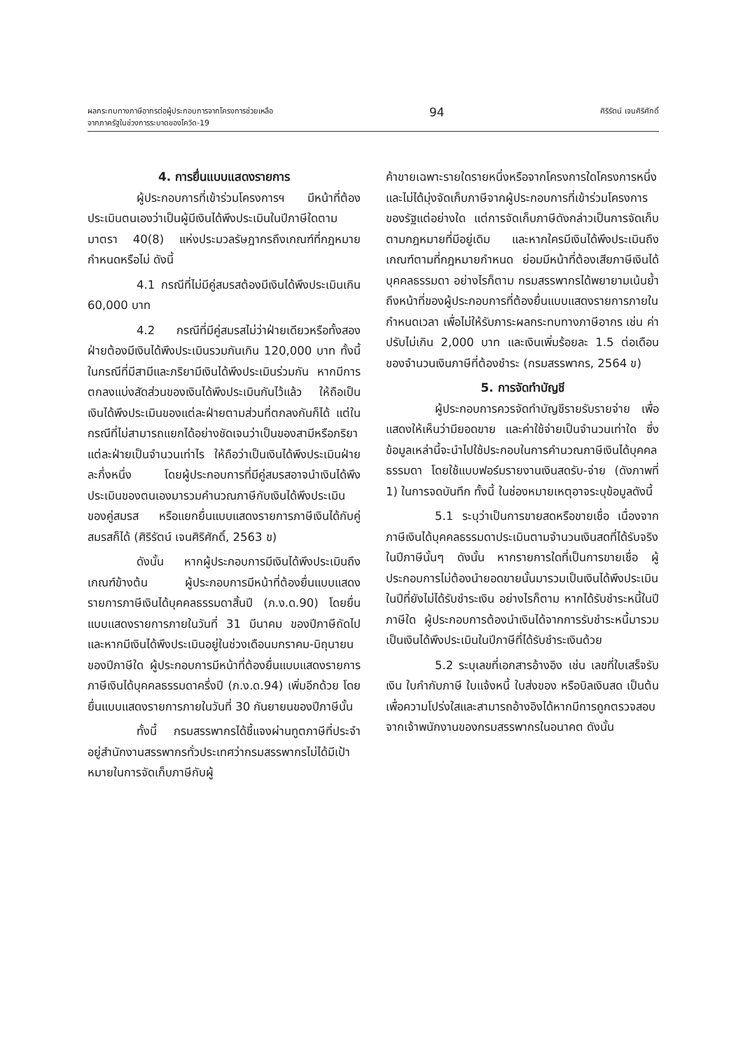ผลกระทบทางภาษีอากรต่อผู้ประกอบการจากโครงการช่วยเหลือ
จากภาครัฐในช่วงการระบาดของโควิด-19
94
ศิริรัตน์ เจนศิริศักดิ์
4. การยื่นแบบแสดงรายการ
ผู้ประกอบการที่เข้าร่วมโครงการฯ มีหน้าที่ต้องประเมินตนเองว่าเป็นผู้มีเงินได้พึงประเมินในปีภาษีใดตามมาตรา 40(8) แห่งประมวลรัษฎากรถึงเกณฑ์ที่กฎหมายกำหนดหรือไม่ ดังนี้
4.1 กรณีที่ไม่มีคู่สมรสต้องมีเงินได้พึงประเมินเกิน 60,000 บาท
4.2 กรณีที่มีคู่สมรสไม่ว่าฝ่ายเดียวหรือทั้งสองฝ่ายต้องมีเงินได้พึงประเมินรวมกันเกิน 120,000 บาท ทั้งนี้ ในกรณีที่มีสามีและภริยามีเงินได้พึงประเมินร่วมกัน หากมีการตกลงแบ่งสัดส่วนของเงินได้พึงประเมินกันไว้แล้ว ให้ถือเป็นเงินได้พึงประเมินของแต่ละฝ่ายตามส่วนที่ตกลงกันก็ได้ แต่ในกรณีที่ไม่สามารถแยกได้อย่างชัดเจนว่าเป็นของสามีหรือภริยาแต่ละฝ่ายเป็นจำนวนเท่าไร ให้ถือว่าเป็นเงินได้พึงประเมินฝ่ายละกึ่งหนึ่ง โดยผู้ประกอบการที่มีคู่สมรสอาจนำเงินได้พึงประเมินของตนเองมารวมคำนวณภาษีกับเงินได้พึงประเมินของคู่สมรส หรือแยกยื่นแบบแสดงรายการภาษีเงินได้กับคู่สมรสก็ได้ (ศิริรัตน์ เจนศิริศักดิ์, 2563 ข)
ดังนั้น หากผู้ประกอบการมีเงินได้พึงประเมินถึงเกณฑ์ข้างต้น ผู้ประกอบการมีหน้าที่ต้องยื่นแบบแสดงรายการภาษีเงินได้บุคคลธรรมดาสิ้นปี (ภ.ง.ด.90) โดยยื่นแบบแสดงรายการภายในวันที่ 31 มีนาคม ของปีภาษีถัดไป และหากมีเงินได้พึงประเมินอยู่ในช่วงเดือนมกราคม-มิถุนายนของปีภาษีใด ผู้ประกอบการมีหน้าที่ต้องยื่นแบบแสดงรายการภาษีเงินได้บุคคลธรรมดาครึ่งปี (ภ.ง.ด.94) เพิ่มอีกด้วย โดยยื่นแบบแสดงรายการภายในวันที่ 30 กันยายนของปีภาษีนั้น
ทั้งนี้ กรมสรรพากรได้ชี้แจงผ่านทูตภาษีที่ประจำอยู่สำนักงานสรรพากรทั่วประเทศว่ากรมสรรพากรไม่ได้มีเป้าหมายในการจัดเก็บภาษีกับผู้
ค้าขายเฉพาะรายใดรายหนึ่งหรือจากโครงการใดโครงการหนึ่ง และไม่ได้มุ่งจัดเก็บภาษีจากผู้ประกอบการที่เข้าร่วมโครงการของรัฐแต่อย่างใด แต่การจัดเก็บภาษีดังกล่าวเป็นการจัดเก็บตามกฎหมายที่มีอยู่เดิม และหากใครมีเงินได้พึงประเมินถึงเกณฑ์ตามที่กฎหมายกำหนด ย่อมมีหน้าที่ต้องเสียภาษีเงินได้บุคคลธรรมดา อย่างไรก็ตาม กรมสรรพากรได้พยายามเน้นย้ำถึงหน้าที่ของผู้ประกอบการที่ต้องยื่นแบบแสดงรายการภายในกำหนดเวลา เพื่อไม่ให้รับภาระผลกระทบทางภาษีอากร เช่น ค่าปรับไม่เกิน 2,000 บาท และเงินเพิ่มร้อยละ 1.5 ต่อเดือนของจำนวนเงินภาษีที่ต้องชำระ (กรมสรรพากร, 2564 ข)
5. การจัดทำบัญชี
ผู้ประกอบการควรจัดทำบัญชีรายรับรายจ่าย เพื่อแสดงให้เห็นว่ามียอดขาย และค่าใช้จ่ายเป็นจำนวนเท่าใด ซึ่งข้อมูลเหล่านี้จะนำไปใช้ประกอบในการคำนวณภาษีเงินได้บุคคลธรรมดา โดยใช้แบบฟอร์มรายงานเงินสดรับ-จ่าย (ดังภาพที่ 1) ในการจดบันทึก ทั้งนี้ ในช่องหมายเหตุอาจระบุข้อมูลดังนี้
5.1 ระบุว่าเป็นการขายสดหรือขายเชื่อ เนื่องจากภาษีเงินได้บุคคลธรรมดาประเมินตามจำนวนเงินสดที่ได้รับจริงในปีภาษีนั้นๆ ดังนั้น หากรายการใดที่เป็นการขายเชื่อ ผู้ประกอบการไม่ต้องนำยอดขายนั้นมารวมเป็นเงินได้พึงประเมินในปีที่ยังไม่ได้รับชำระเงิน อย่างไรก็ตาม หากได้รับชำระหนี้ในปีภาษีใด ผู้ประกอบการต้องนำเงินได้จากการรับชำระหนี้มารวมเป็นเงินได้พึงประเมินในปีภาษีที่ได้รับชำระเงินด้วย
5.2 ระบุเลขที่เอกสารอ้างอิง เช่น เลขที่ใบเสร็จรับเงิน ใบกำกับภาษี ใบแจ้งหนี้ ใบส่งของ หรือบิลเงินสด เป็นต้น เพื่อความโปร่งใสและสามารถอ้างอิงได้หากมีการถูกตรวจสอบจากเจ้าพนักงานของกรมสรรพากรในอนาคต ดังนั้น